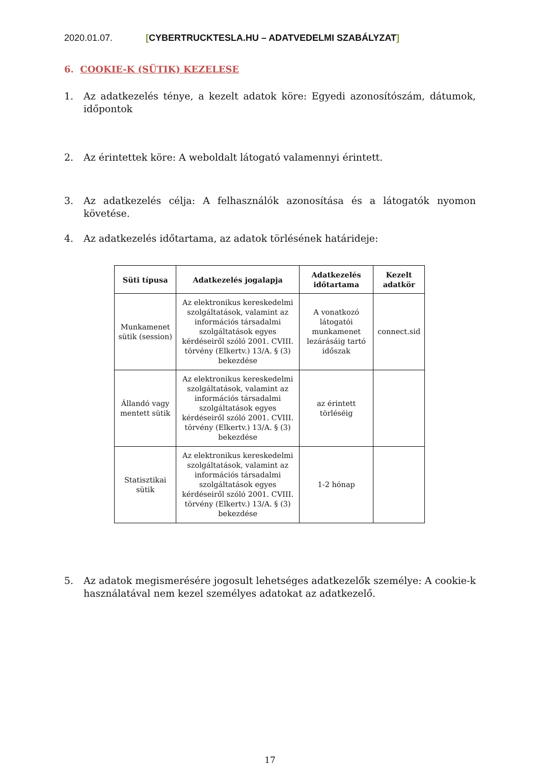2020.01.07. [CYBERTRUCKTESLA.HU – ADATVEDELMI SZABÁLYZAT]
6. COOKIE-K (SÜTIK) KEZELESE
1. Az adatkezelés ténye, a kezelt adatok köre: Egyedi azonosítószám, dátumok, időpontok
2. Az érintettek köre: A weboldalt látogató valamennyi érintett.
3. Az adatkezelés célja: A felhasználók azonosítása és a látogatók nyomon követése.
4. Az adatkezelés időtartama, az adatok törlésének határideje:
| Süti típusa | Adatkezelés jogalapja | Adatkezelés időtartama | Kezelt adatkör |
| --- | --- | --- | --- |
| Munkamenet sütik (session) | Az elektronikus kereskedelmi szolgáltatások, valamint az információs társadalmi szolgáltatások egyes kérdéseiről szóló 2001. CVIII. törvény (Elkertv.) 13/A. § (3) bekezdése | A vonatkozó látogatói munkamenet lezárásáig tartó időszak | connect.sid |
| Állandó vagy mentett sütik | Az elektronikus kereskedelmi szolgáltatások, valamint az információs társadalmi szolgáltatások egyes kérdéseiről szóló 2001. CVIII. törvény (Elkertv.) 13/A. § (3) bekezdése | az érintett törléséig | |
| Statisztikai sütik | Az elektronikus kereskedelmi szolgáltatások, valamint az információs társadalmi szolgáltatások egyes kérdéseiről szóló 2001. CVIII. törvény (Elkertv.) 13/A. § (3) bekezdése | 1-2 hónap | |
5. Az adatok megismerésére jogosult lehetséges adatkezelők személye: A cookie-k használatával nem kezel személyes adatokat az adatkezelő.
17